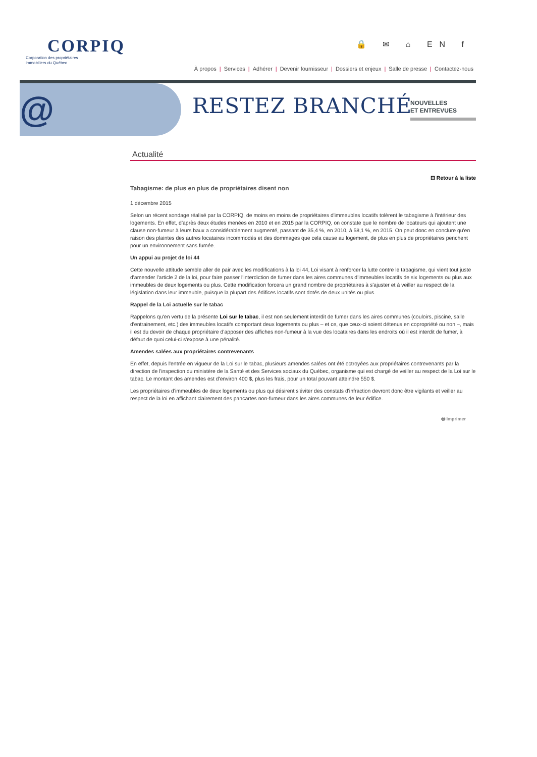CORPIQ
Corporation des propriétaires
immobiliers du Québec
🔒 ✉ ⌂ EN f
À propos | Services | Adhérer | Devenir fournisseur | Dossiers et enjeux | Salle de presse | Contactez-nous
@ RESTEZ BRANCHÉ
NOUVELLES
ET ENTREVUES
Actualité
⊟ Retour à la liste
Tabagisme: de plus en plus de propriétaires disent non
1 décembre 2015
Selon un récent sondage réalisé par la CORPIQ, de moins en moins de propriétaires d'immeubles locatifs tolèrent le tabagisme à l'intérieur des logements. En effet, d'après deux études menées en 2010 et en 2015 par la CORPIQ, on constate que le nombre de locateurs qui ajoutent une clause non-fumeur à leurs baux a considérablement augmenté, passant de 35,4 %, en 2010, à 58,1 %, en 2015. On peut donc en conclure qu'en raison des plaintes des autres locataires incommodés et des dommages que cela cause au logement, de plus en plus de propriétaires penchent pour un environnement sans fumée.
Un appui au projet de loi 44
Cette nouvelle attitude semble aller de pair avec les modifications à la loi 44, Loi visant à renforcer la lutte contre le tabagisme, qui vient tout juste d'amender l'article 2 de la loi, pour faire passer l'interdiction de fumer dans les aires communes d'immeubles locatifs de six logements ou plus aux immeubles de deux logements ou plus. Cette modification forcera un grand nombre de propriétaires à s'ajuster et à veiller au respect de la législation dans leur immeuble, puisque la plupart des édifices locatifs sont dotés de deux unités ou plus.
Rappel de la Loi actuelle sur le tabac
Rappelons qu'en vertu de la présente Loi sur le tabac, il est non seulement interdit de fumer dans les aires communes (couloirs, piscine, salle d'entrainement, etc.) des immeubles locatifs comportant deux logements ou plus – et ce, que ceux-ci soient détenus en copropriété ou non –, mais il est du devoir de chaque propriétaire d'apposer des affiches non-fumeur à la vue des locataires dans les endroits où il est interdit de fumer, à défaut de quoi celui-ci s'expose à une pénalité.
Amendes salées aux propriétaires contrevenants
En effet, depuis l'entrée en vigueur de la Loi sur le tabac, plusieurs amendes salées ont été octroyées aux propriétaires contrevenants par la direction de l'inspection du ministère de la Santé et des Services sociaux du Québec, organisme qui est chargé de veiller au respect de la Loi sur le tabac. Le montant des amendes est d'environ 400 $, plus les frais, pour un total pouvant atteindre 550 $.
Les propriétaires d'immeubles de deux logements ou plus qui désirent s'éviter des constats d'infraction devront donc être vigilants et veiller au respect de la loi en affichant clairement des pancartes non-fumeur dans les aires communes de leur édifice.
🖶 Imprimer